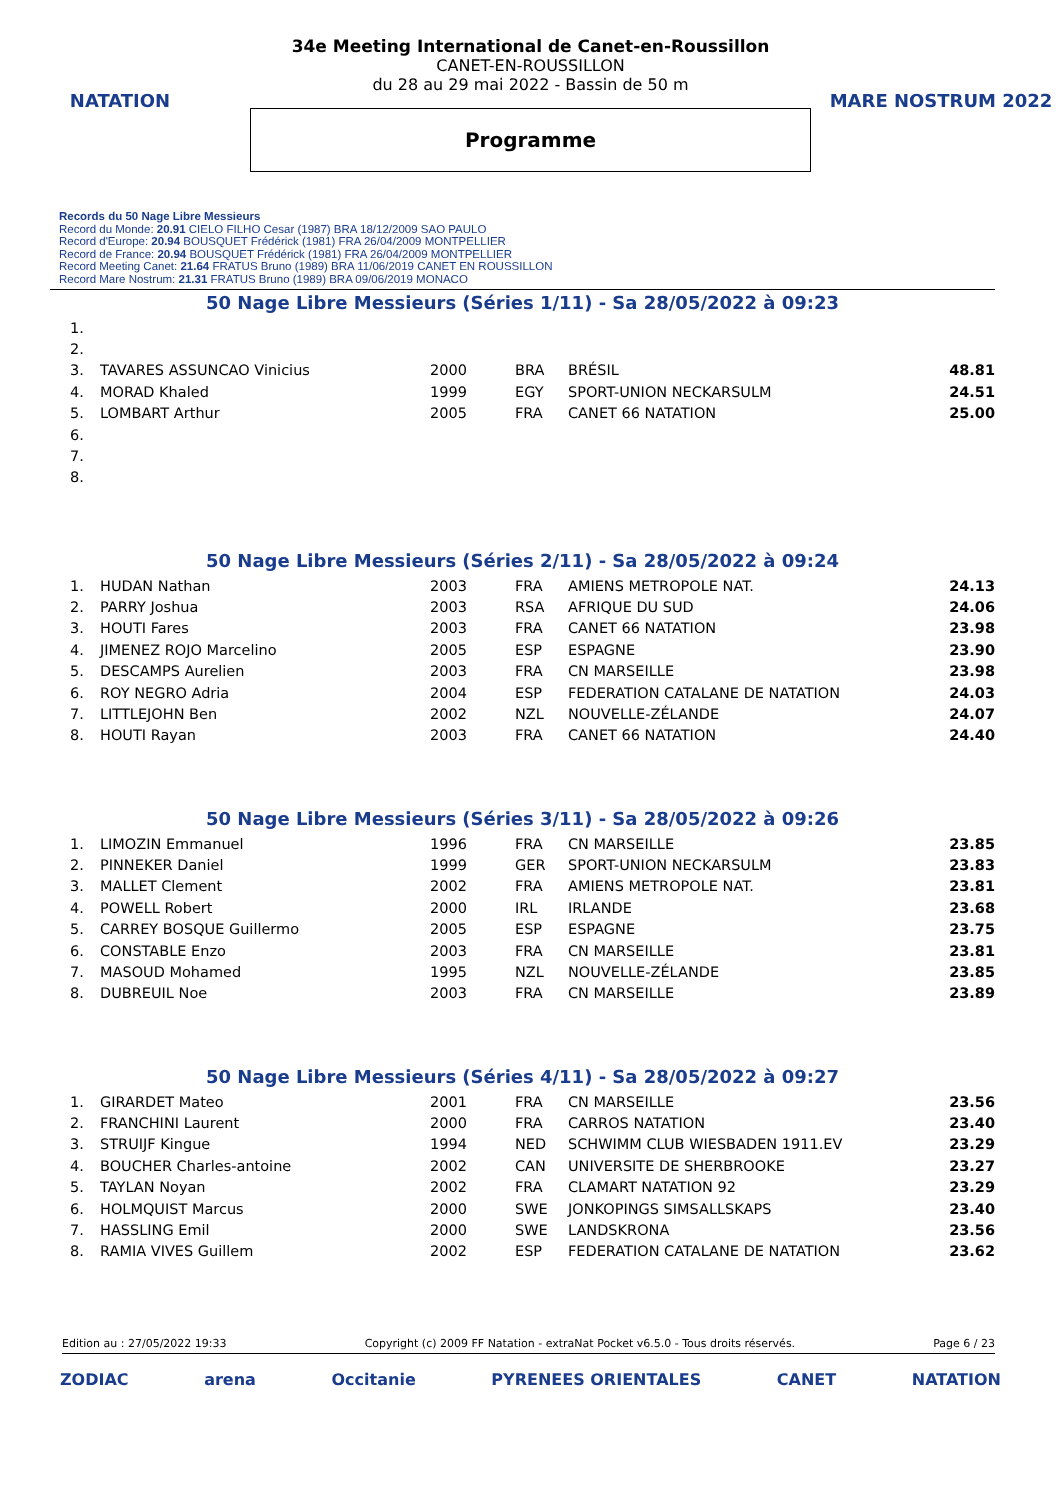NATATION
34e Meeting International de Canet-en-Roussillon
CANET-EN-ROUSSILLON
du 28 au 29 mai 2022 - Bassin de 50 m
Programme
MARE NOSTRUM 2022
Records du 50 Nage Libre Messieurs
Record du Monde: 20.91 CIELO FILHO Cesar (1987) BRA 18/12/2009 SAO PAULO
Record d'Europe: 20.94 BOUSQUET Frédérick (1981) FRA 26/04/2009 MONTPELLIER
Record de France: 20.94 BOUSQUET Frédérick (1981) FRA 26/04/2009 MONTPELLIER
Record Meeting Canet: 21.64 FRATUS Bruno (1989) BRA 11/06/2019 CANET EN ROUSSILLON
Record Mare Nostrum: 21.31 FRATUS Bruno (1989) BRA 09/06/2019 MONACO
50 Nage Libre Messieurs (Séries 1/11) - Sa 28/05/2022 à 09:23
| 1. | | | | | |
| 2. | | | | | |
| 3. | TAVARES ASSUNCAO Vinicius | 2000 | BRA | BRÉSIL | 48.81 |
| 4. | MORAD Khaled | 1999 | EGY | SPORT-UNION NECKARSULM | 24.51 |
| 5. | LOMBART Arthur | 2005 | FRA | CANET 66 NATATION | 25.00 |
| 6. | | | | | |
| 7. | | | | | |
| 8. | | | | | |
50 Nage Libre Messieurs (Séries 2/11) - Sa 28/05/2022 à 09:24
| 1. | HUDAN Nathan | 2003 | FRA | AMIENS METROPOLE NAT. | 24.13 |
| 2. | PARRY Joshua | 2003 | RSA | AFRIQUE DU SUD | 24.06 |
| 3. | HOUTI Fares | 2003 | FRA | CANET 66 NATATION | 23.98 |
| 4. | JIMENEZ ROJO Marcelino | 2005 | ESP | ESPAGNE | 23.90 |
| 5. | DESCAMPS Aurelien | 2003 | FRA | CN MARSEILLE | 23.98 |
| 6. | ROY NEGRO Adria | 2004 | ESP | FEDERATION CATALANE DE NATATION | 24.03 |
| 7. | LITTLEJOHN Ben | 2002 | NZL | NOUVELLE-ZÉLANDE | 24.07 |
| 8. | HOUTI Rayan | 2003 | FRA | CANET 66 NATATION | 24.40 |
50 Nage Libre Messieurs (Séries 3/11) - Sa 28/05/2022 à 09:26
| 1. | LIMOZIN Emmanuel | 1996 | FRA | CN MARSEILLE | 23.85 |
| 2. | PINNEKER Daniel | 1999 | GER | SPORT-UNION NECKARSULM | 23.83 |
| 3. | MALLET Clement | 2002 | FRA | AMIENS METROPOLE NAT. | 23.81 |
| 4. | POWELL Robert | 2000 | IRL | IRLANDE | 23.68 |
| 5. | CARREY BOSQUE Guillermo | 2005 | ESP | ESPAGNE | 23.75 |
| 6. | CONSTABLE Enzo | 2003 | FRA | CN MARSEILLE | 23.81 |
| 7. | MASOUD Mohamed | 1995 | NZL | NOUVELLE-ZÉLANDE | 23.85 |
| 8. | DUBREUIL Noe | 2003 | FRA | CN MARSEILLE | 23.89 |
50 Nage Libre Messieurs (Séries 4/11) - Sa 28/05/2022 à 09:27
| 1. | GIRARDET Mateo | 2001 | FRA | CN MARSEILLE | 23.56 |
| 2. | FRANCHINI Laurent | 2000 | FRA | CARROS NATATION | 23.40 |
| 3. | STRUIJF Kingue | 1994 | NED | SCHWIMM CLUB WIESBADEN 1911.EV | 23.29 |
| 4. | BOUCHER Charles-antoine | 2002 | CAN | UNIVERSITE DE SHERBROOKE | 23.27 |
| 5. | TAYLAN Noyan | 2002 | FRA | CLAMART NATATION 92 | 23.29 |
| 6. | HOLMQUIST Marcus | 2000 | SWE | JONKOPINGS SIMSALLSKAPS | 23.40 |
| 7. | HASSLING Emil | 2000 | SWE | LANDSKRONA | 23.56 |
| 8. | RAMIA VIVES Guillem | 2002 | ESP | FEDERATION CATALANE DE NATATION | 23.62 |
Edition au : 27/05/2022 19:33 Copyright (c) 2009 FF Natation - extraNat Pocket v6.5.0 - Tous droits réservés. Page 6 / 23
ZODIAC arena Occitanie PYRENEES ORIENTALES CANET NATATION